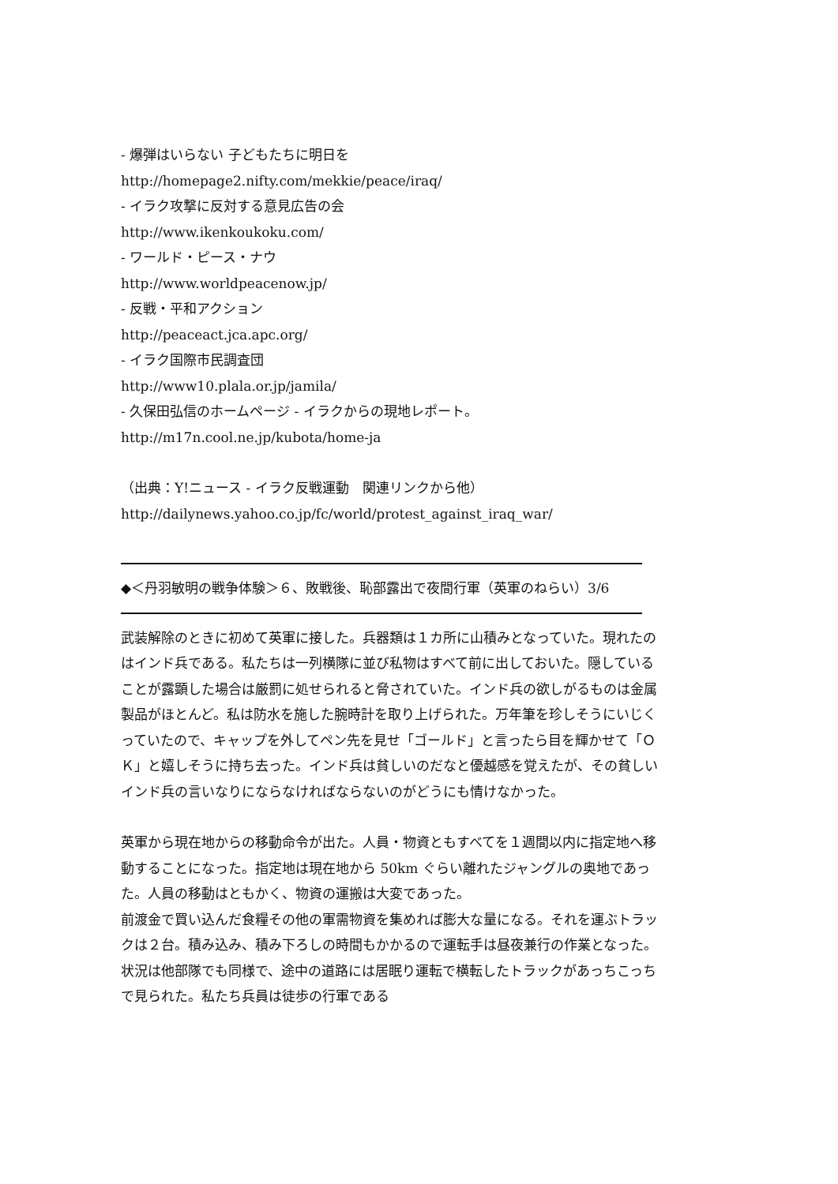- 爆弾はいらない 子どもたちに明日を
http://homepage2.nifty.com/mekkie/peace/iraq/
- イラク攻撃に反対する意見広告の会
http://www.ikenkoukoku.com/
- ワールド・ピース・ナウ
http://www.worldpeacenow.jp/
- 反戦・平和アクション
http://peaceact.jca.apc.org/
- イラク国際市民調査団
http://www10.plala.or.jp/jamila/
- 久保田弘信のホームページ - イラクからの現地レポート。
http://m17n.cool.ne.jp/kubota/home-ja
（出典：Y!ニュース - イラク反戦運動　関連リンクから他）
http://dailynews.yahoo.co.jp/fc/world/protest_against_iraq_war/
◆＜丹羽敏明の戦争体験＞６、敗戦後、恥部露出で夜間行軍（英軍のねらい）3/6
武装解除のときに初めて英軍に接した。兵器類は１カ所に山積みとなっていた。現れたのはインド兵である。私たちは一列横隊に並び私物はすべて前に出しておいた。隠していることが露顕した場合は厳罰に処せられると脅されていた。インド兵の欲しがるものは金属製品がほとんど。私は防水を施した腕時計を取り上げられた。万年筆を珍しそうにいじくっていたので、キャップを外してペン先を見せ「ゴールド」と言ったら目を輝かせて「ＯＫ」と嬉しそうに持ち去った。インド兵は貧しいのだなと優越感を覚えたが、その貧しいインド兵の言いなりにならなければならないのがどうにも情けなかった。
英軍から現在地からの移動命令が出た。人員・物資ともすべてを１週間以内に指定地へ移動することになった。指定地は現在地から 50km ぐらい離れたジャングルの奥地であった。人員の移動はともかく、物資の運搬は大変であった。
前渡金で買い込んだ食糧その他の軍需物資を集めれば膨大な量になる。それを運ぶトラックは２台。積み込み、積み下ろしの時間もかかるので運転手は昼夜兼行の作業となった。状況は他部隊でも同様で、途中の道路には居眠り運転で横転したトラックがあっちこっちで見られた。私たち兵員は徒歩の行軍である